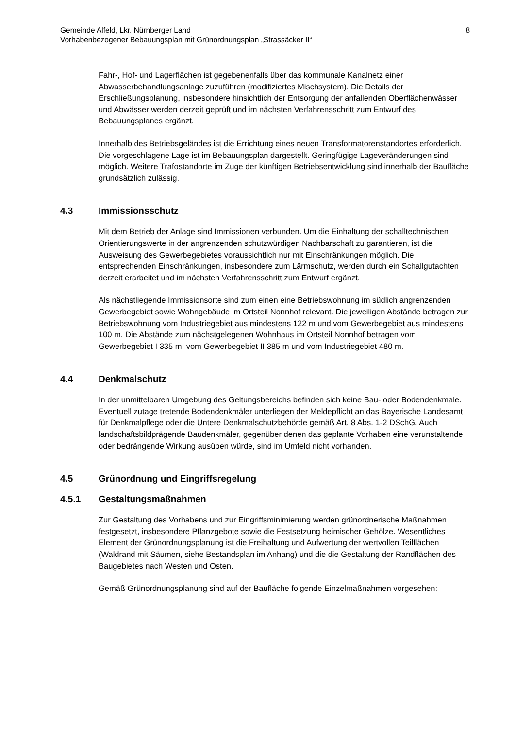Gemeinde Alfeld, Lkr. Nürnberger Land
Vorhabenbezogener Bebauungsplan mit Grünordnungsplan „Strassäcker II“
8
Fahr-, Hof- und Lagerflächen ist gegebenenfalls über das kommunale Kanalnetz einer Abwasserbehandlungsanlage zuzuführen (modifiziertes Mischsystem). Die Details der Erschließungsplanung, insbesondere hinsichtlich der Entsorgung der anfallenden Oberflächenwässer und Abwässer werden derzeit geprüft und im nächsten Verfahrensschritt zum Entwurf des Bebauungsplanes ergänzt.
Innerhalb des Betriebsgeländes ist die Errichtung eines neuen Transformatorenstandortes erforderlich. Die vorgeschlagene Lage ist im Bebauungsplan dargestellt. Geringfügige Lageveränderungen sind möglich. Weitere Trafostandorte im Zuge der künftigen Betriebsentwicklung sind innerhalb der Baufläche grundsätzlich zulässig.
4.3 Immissionsschutz
Mit dem Betrieb der Anlage sind Immissionen verbunden. Um die Einhaltung der schalltechnischen Orientierungswerte in der angrenzenden schutzwürdigen Nachbarschaft zu garantieren, ist die Ausweisung des Gewerbegebietes voraussichtlich nur mit Einschränkungen möglich. Die entsprechenden Einschränkungen, insbesondere zum Lärmschutz, werden durch ein Schallgutachten derzeit erarbeitet und im nächsten Verfahrensschritt zum Entwurf ergänzt.
Als nächstliegende Immissionsorte sind zum einen eine Betriebswohnung im südlich angrenzenden Gewerbegebiet sowie Wohngebäude im Ortsteil Nonnhof relevant. Die jeweiligen Abstände betragen zur Betriebswohnung vom Industriegebiet aus mindestens 122 m und vom Gewerbegebiet aus mindestens 100 m. Die Abstände zum nächstgelegenen Wohnhaus im Ortsteil Nonnhof betragen vom Gewerbegebiet I 335 m, vom Gewerbegebiet II 385 m und vom Industriegebiet 480 m.
4.4 Denkmalschutz
In der unmittelbaren Umgebung des Geltungsbereichs befinden sich keine Bau- oder Bodendenkmale. Eventuell zutage tretende Bodendenkmäler unterliegen der Meldepflicht an das Bayerische Landesamt für Denkmalpflege oder die Untere Denkmalschutzbehörde gemäß Art. 8 Abs. 1-2 DSchG. Auch landschaftsbildprägende Baudenkmäler, gegenüber denen das geplante Vorhaben eine verunstaltende oder bedrängende Wirkung ausüben würde, sind im Umfeld nicht vorhanden.
4.5 Grünordnung und Eingriffsregelung
4.5.1 Gestaltungsmaßnahmen
Zur Gestaltung des Vorhabens und zur Eingriffsminimierung werden grünordnerische Maßnahmen festgesetzt, insbesondere Pflanzgebote sowie die Festsetzung heimischer Gehölze. Wesentliches Element der Grünordnungsplanung ist die Freihaltung und Aufwertung der wertvollen Teilflächen (Waldrand mit Säumen, siehe Bestandsplan im Anhang) und die die Gestaltung der Randflächen des Baugebietes nach Westen und Osten.
Gemäß Grünordnungsplanung sind auf der Baufläche folgende Einzelmaßnahmen vorgesehen: